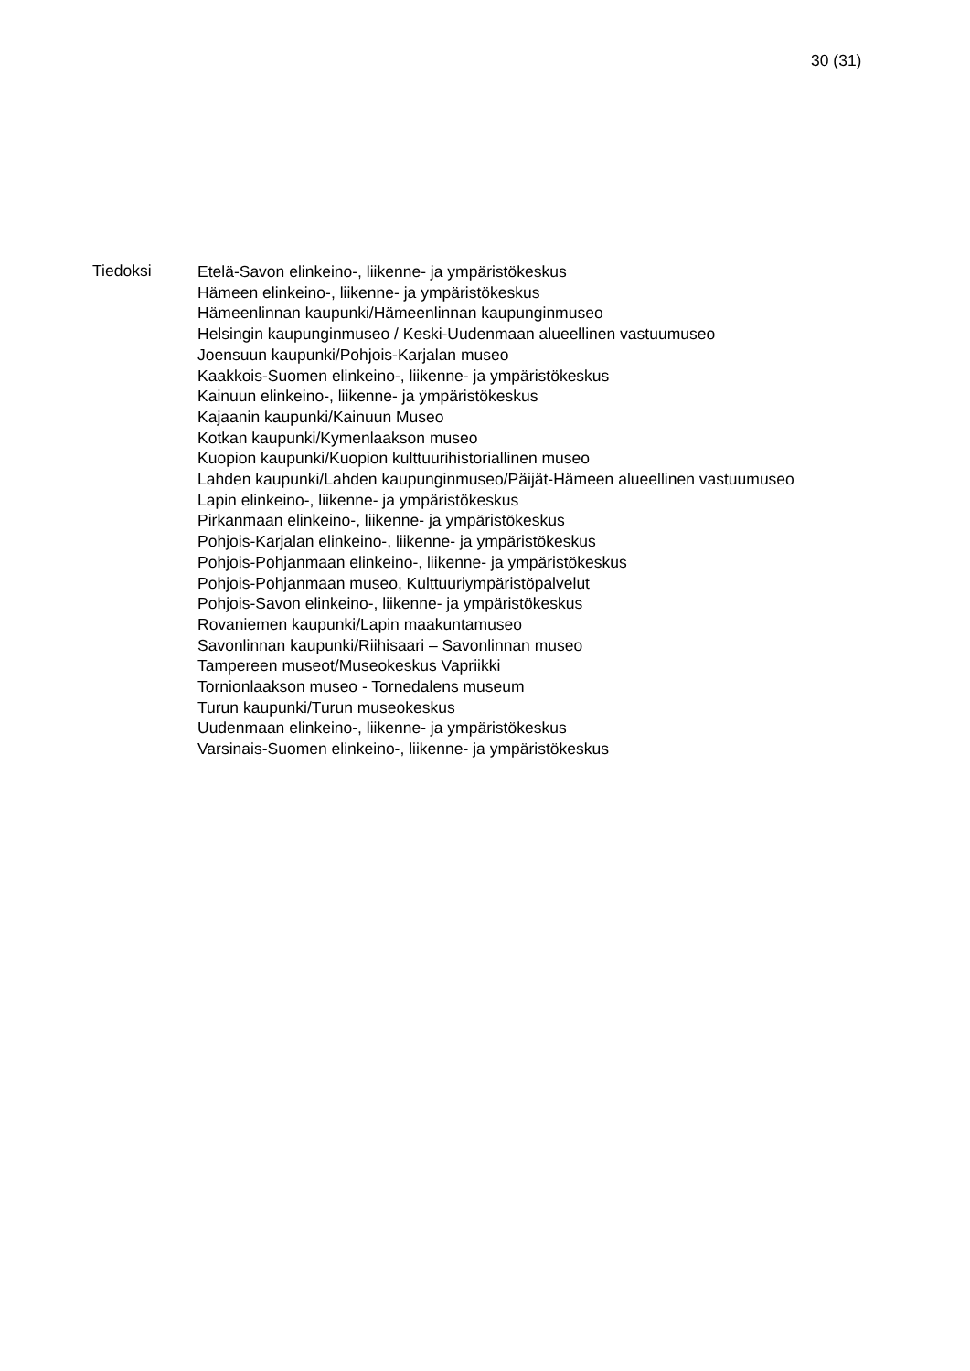30 (31)
Tiedoksi
Etelä-Savon elinkeino-, liikenne- ja ympäristökeskus
Hämeen elinkeino-, liikenne- ja ympäristökeskus
Hämeenlinnan kaupunki/Hämeenlinnan kaupunginmuseo
Helsingin kaupunginmuseo / Keski-Uudenmaan alueellinen vastuumuseo
Joensuun kaupunki/Pohjois-Karjalan museo
Kaakkois-Suomen elinkeino-, liikenne- ja ympäristökeskus
Kainuun elinkeino-, liikenne- ja ympäristökeskus
Kajaanin kaupunki/Kainuun Museo
Kotkan kaupunki/Kymenlaakson museo
Kuopion kaupunki/Kuopion kulttuurihistoriallinen museo
Lahden kaupunki/Lahden kaupunginmuseo/Päijät-Hämeen alueellinen vastuumuseo
Lapin elinkeino-, liikenne- ja ympäristökeskus
Pirkanmaan elinkeino-, liikenne- ja ympäristökeskus
Pohjois-Karjalan elinkeino-, liikenne- ja ympäristökeskus
Pohjois-Pohjanmaan elinkeino-, liikenne- ja ympäristökeskus
Pohjois-Pohjanmaan museo, Kulttuuriympäristöpalvelut
Pohjois-Savon elinkeino-, liikenne- ja ympäristökeskus
Rovaniemen kaupunki/Lapin maakuntamuseo
Savonlinnan kaupunki/Riihisaari – Savonlinnan museo
Tampereen museot/Museokeskus Vapriikki
Tornionlaakson museo - Tornedalens museum
Turun kaupunki/Turun museokeskus
Uudenmaan elinkeino-, liikenne- ja ympäristökeskus
Varsinais-Suomen elinkeino-, liikenne- ja ympäristökeskus